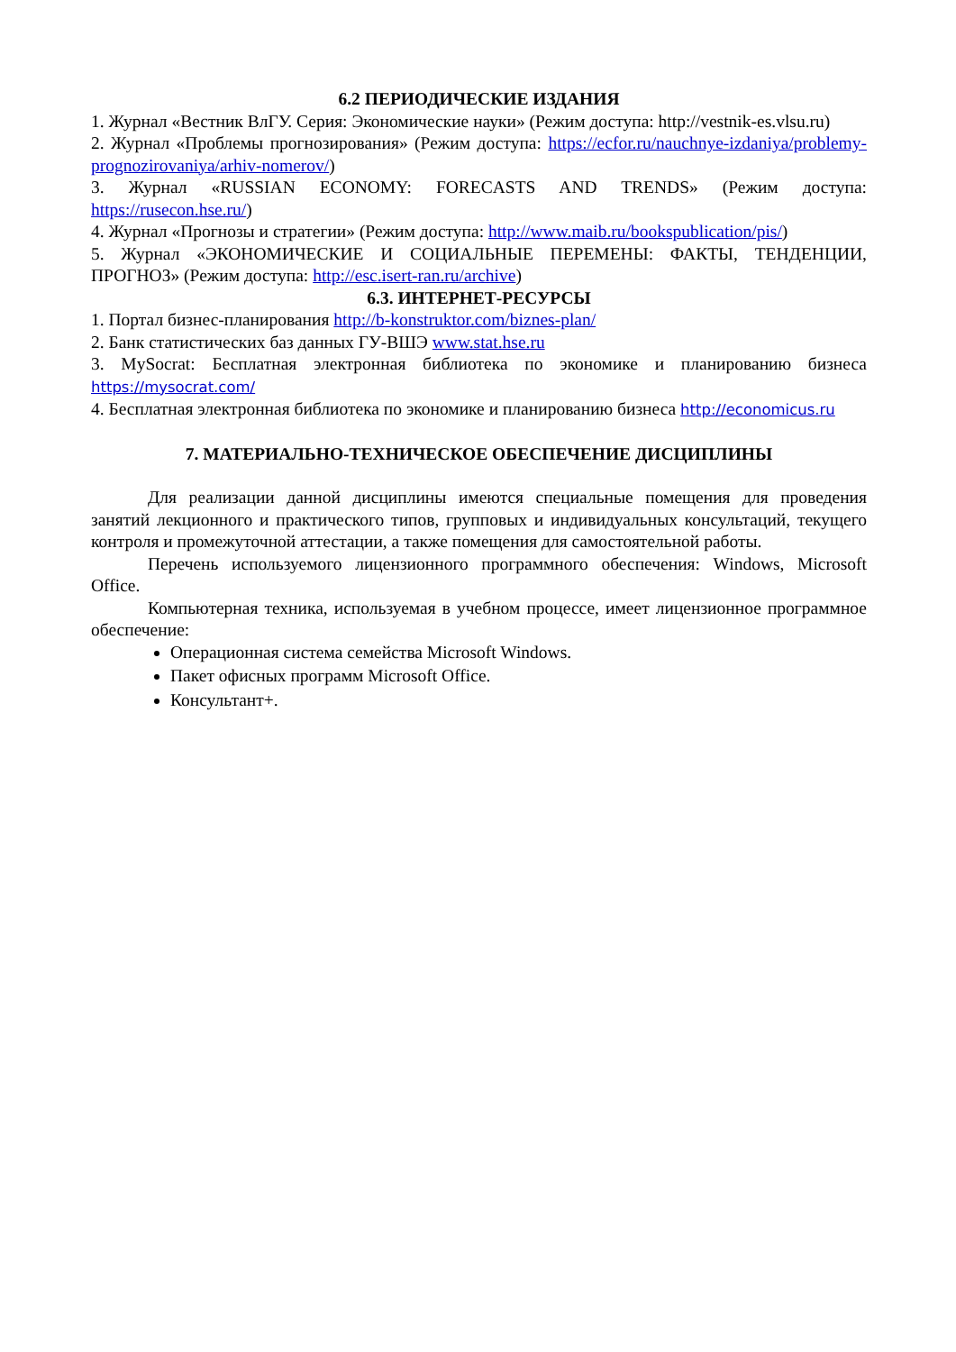6.2 ПЕРИОДИЧЕСКИЕ ИЗДАНИЯ
1. Журнал «Вестник ВлГУ. Серия: Экономические науки» (Режим доступа: http://vestnik-es.vlsu.ru)
2. Журнал «Проблемы прогнозирования» (Режим доступа: https://ecfor.ru/nauchnye-izdaniya/problemy-prognozirovaniya/arhiv-nomerov/)
3. Журнал «RUSSIAN ECONOMY: FORECASTS AND TRENDS» (Режим доступа: https://rusecon.hse.ru/)
4. Журнал «Прогнозы и стратегии» (Режим доступа: http://www.maib.ru/bookspublication/pis/)
5. Журнал «ЭКОНОМИЧЕСКИЕ И СОЦИАЛЬНЫЕ ПЕРЕМЕНЫ: ФАКТЫ, ТЕНДЕНЦИИ, ПРОГНОЗ» (Режим доступа: http://esc.isert-ran.ru/archive)
6.3. ИНТЕРНЕТ-РЕСУРСЫ
1. Портал бизнес-планирования http://b-konstruktor.com/biznes-plan/
2. Банк статистических баз данных ГУ-ВШЭ www.stat.hse.ru
3. MySocrat: Бесплатная электронная библиотека по экономике и планированию бизнеса https://mysocrat.com/
4. Бесплатная электронная библиотека по экономике и планированию бизнеса http://economicus.ru
7. МАТЕРИАЛЬНО-ТЕХНИЧЕСКОЕ ОБЕСПЕЧЕНИЕ ДИСЦИПЛИНЫ
Для реализации данной дисциплины имеются специальные помещения для проведения занятий лекционного и практического типов, групповых и индивидуальных консультаций, текущего контроля и промежуточной аттестации, а также помещения для самостоятельной работы.
Перечень используемого лицензионного программного обеспечения: Windows, Microsoft Office.
Компьютерная техника, используемая в учебном процессе, имеет лицензионное программное обеспечение:
Операционная система семейства Microsoft Windows.
Пакет офисных программ Microsoft Office.
Консультант+.